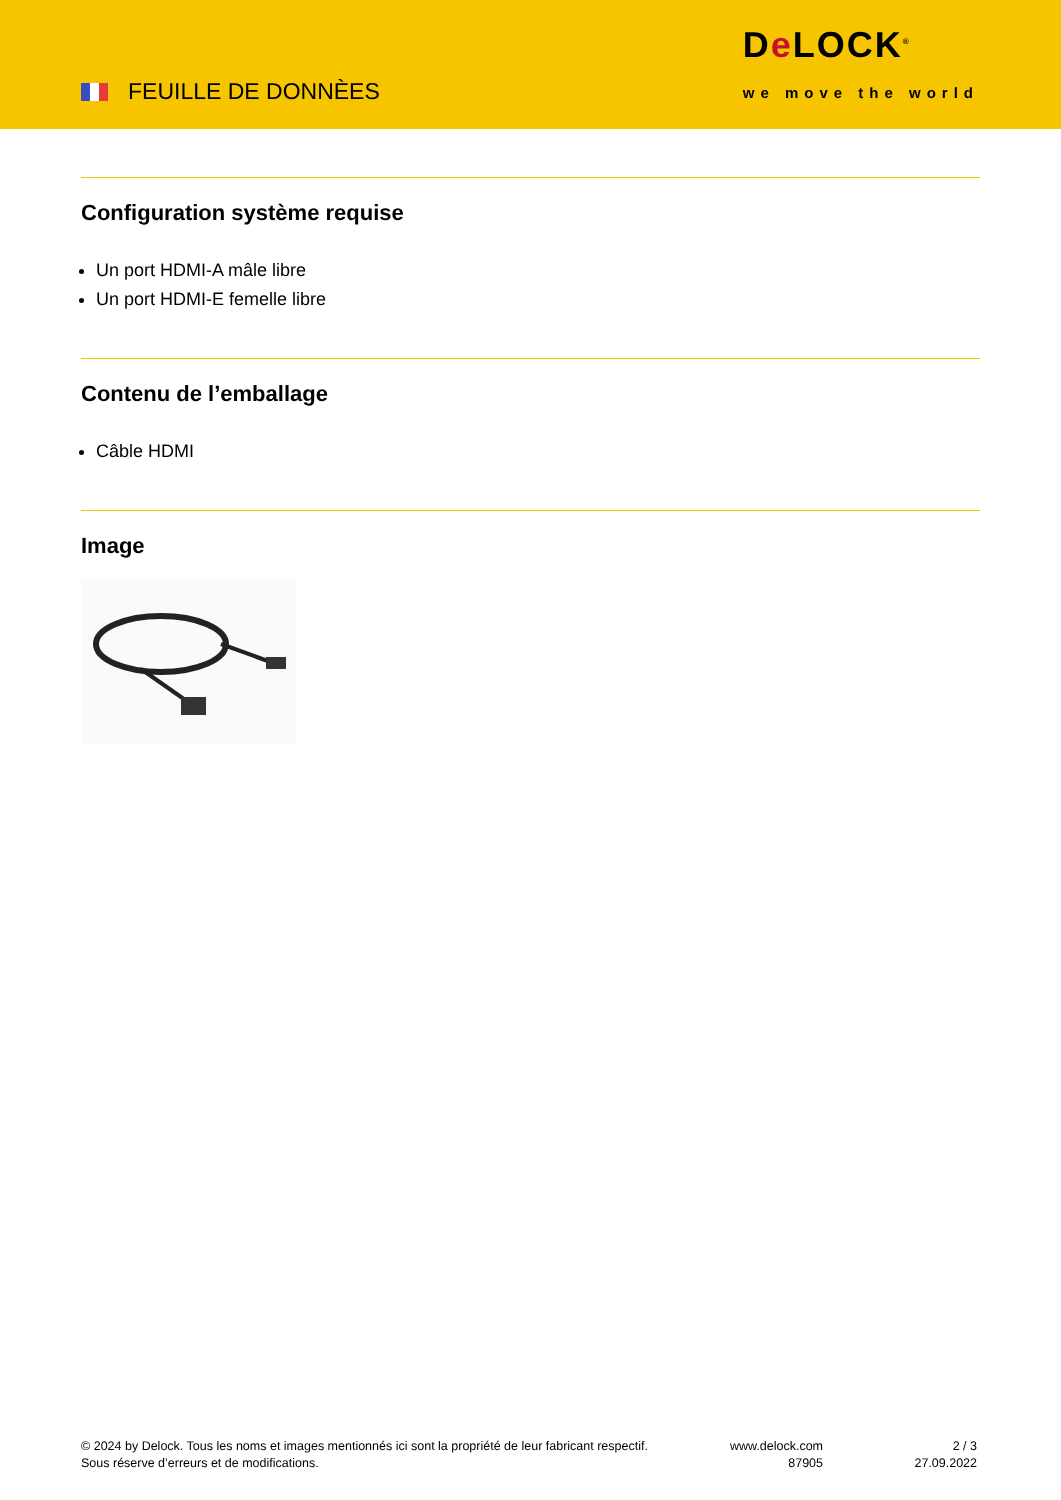FEUILLE DE DONNÈES
De LOCK<sup>®</sup>
we move the world
Configuration système requise
Un port HDMI-A mâle libre
Un port HDMI-E femelle libre
Contenu de l’emballage
Câble HDMI
Image
© 2024 by Delock. Tous les noms et images mentionnés ici sont la propriété de leur fabricant respectif.
Sous réserve d’erreurs et de modifications.
www.delock.com
87905
2 / 3
27.09.2022